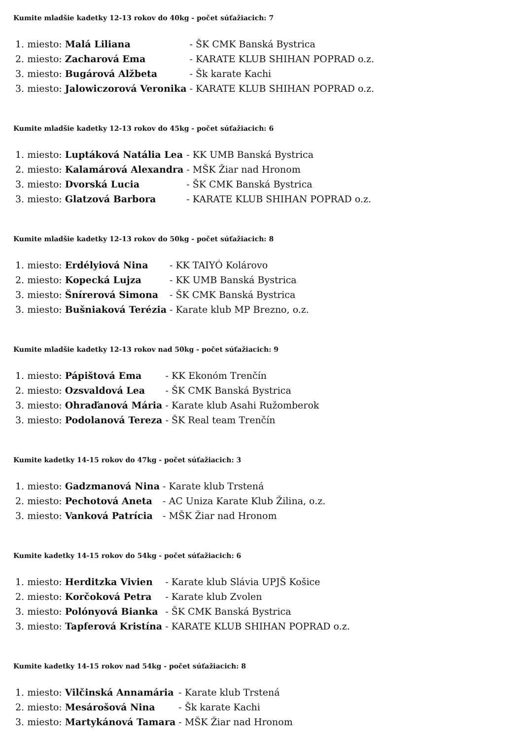Kumite mladšie kadetky 12-13 rokov do 40kg - počet súťažiacich: 7
| 1. miesto: | Malá Liliana | - ŠK CMK Banská Bystrica |
| 2. miesto: | Zacharová Ema | - KARATE KLUB SHIHAN POPRAD o.z. |
| 3. miesto: | Bugárová Alžbeta | - Šk karate Kachi |
| 3. miesto: | Jalowiczorová Veronika | - KARATE KLUB SHIHAN POPRAD o.z. |
Kumite mladšie kadetky 12-13 rokov do 45kg - počet súťažiacich: 6
| 1. miesto: | Luptáková Natália Lea | - KK UMB Banská Bystrica |
| 2. miesto: | Kalamárová Alexandra | - MŠK Žiar nad Hronom |
| 3. miesto: | Dvorská Lucia | - ŠK CMK Banská Bystrica |
| 3. miesto: | Glatzová Barbora | - KARATE KLUB SHIHAN POPRAD o.z. |
Kumite mladšie kadetky 12-13 rokov do 50kg - počet súťažiacich: 8
| 1. miesto: | Erdélyiová Nina | - KK TAIYÓ Kolárovo |
| 2. miesto: | Kopecká Lujza | - KK UMB Banská Bystrica |
| 3. miesto: | Šnírerová Simona | - ŠK CMK Banská Bystrica |
| 3. miesto: | Bušniaková Terézia | - Karate klub MP Brezno, o.z. |
Kumite mladšie kadetky 12-13 rokov nad 50kg - počet súťažiacich: 9
| 1. miesto: | Pápištová Ema | - KK Ekonóm Trenčín |
| 2. miesto: | Ozsvaldová Lea | - ŠK CMK Banská Bystrica |
| 3. miesto: | Ohraďanová Mária | - Karate klub Asahi Ružomberok |
| 3. miesto: | Podolanová Tereza | - ŠK Real team Trenčín |
Kumite kadetky 14-15 rokov do 47kg - počet súťažiacich: 3
| 1. miesto: | Gadzmanová Nina | - Karate klub Trstená |
| 2. miesto: | Pechotová Aneta | - AC Uniza Karate Klub Žilina, o.z. |
| 3. miesto: | Vanková Patrícia | - MŠK Žiar nad Hronom |
Kumite kadetky 14-15 rokov do 54kg - počet súťažiacich: 6
| 1. miesto: | Herditzka Vivien | - Karate klub Slávia UPJŠ Košice |
| 2. miesto: | Korčoková Petra | - Karate klub Zvolen |
| 3. miesto: | Polónyová Bianka | - ŠK CMK Banská Bystrica |
| 3. miesto: | Tapferová Kristína | - KARATE KLUB SHIHAN POPRAD o.z. |
Kumite kadetky 14-15 rokov nad 54kg - počet súťažiacich: 8
| 1. miesto: | Vilčinská Annamária | - Karate klub Trstená |
| 2. miesto: | Mesárošová Nina | - Šk karate Kachi |
| 3. miesto: | Martykánová Tamara | - MŠK Žiar nad Hronom |